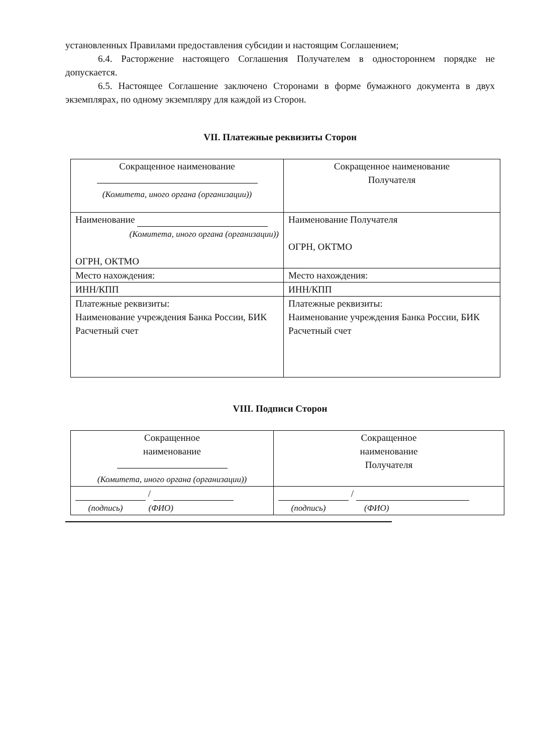установленных Правилами предоставления субсидии и настоящим Соглашением;
6.4. Расторжение настоящего Соглашения Получателем в одностороннем порядке не допускается.
6.5. Настоящее Соглашение заключено Сторонами в форме бумажного документа в двух экземплярах, по одному экземпляру для каждой из Сторон.
VII. Платежные реквизиты Сторон
| Сокращенное наименование (Комитета, иного органа (организации)) | Сокращенное наименование Получателя |
| Наименование (Комитета, иного органа (организации)) ОГРН, ОКТМО | Наименование Получателя ОГРН, ОКТМО |
| Место нахождения: | Место нахождения: |
| ИНН/КПП | ИНН/КПП |
| Платежные реквизиты: Наименование учреждения Банка России, БИК Расчетный счет | Платежные реквизиты: Наименование учреждения Банка России, БИК Расчетный счет |
VIII. Подписи Сторон
| Сокращенное наименование (Комитета, иного органа (организации)) | Сокращенное наименование Получателя |
| / (подпись) (ФИО) | / (подпись) (ФИО) |